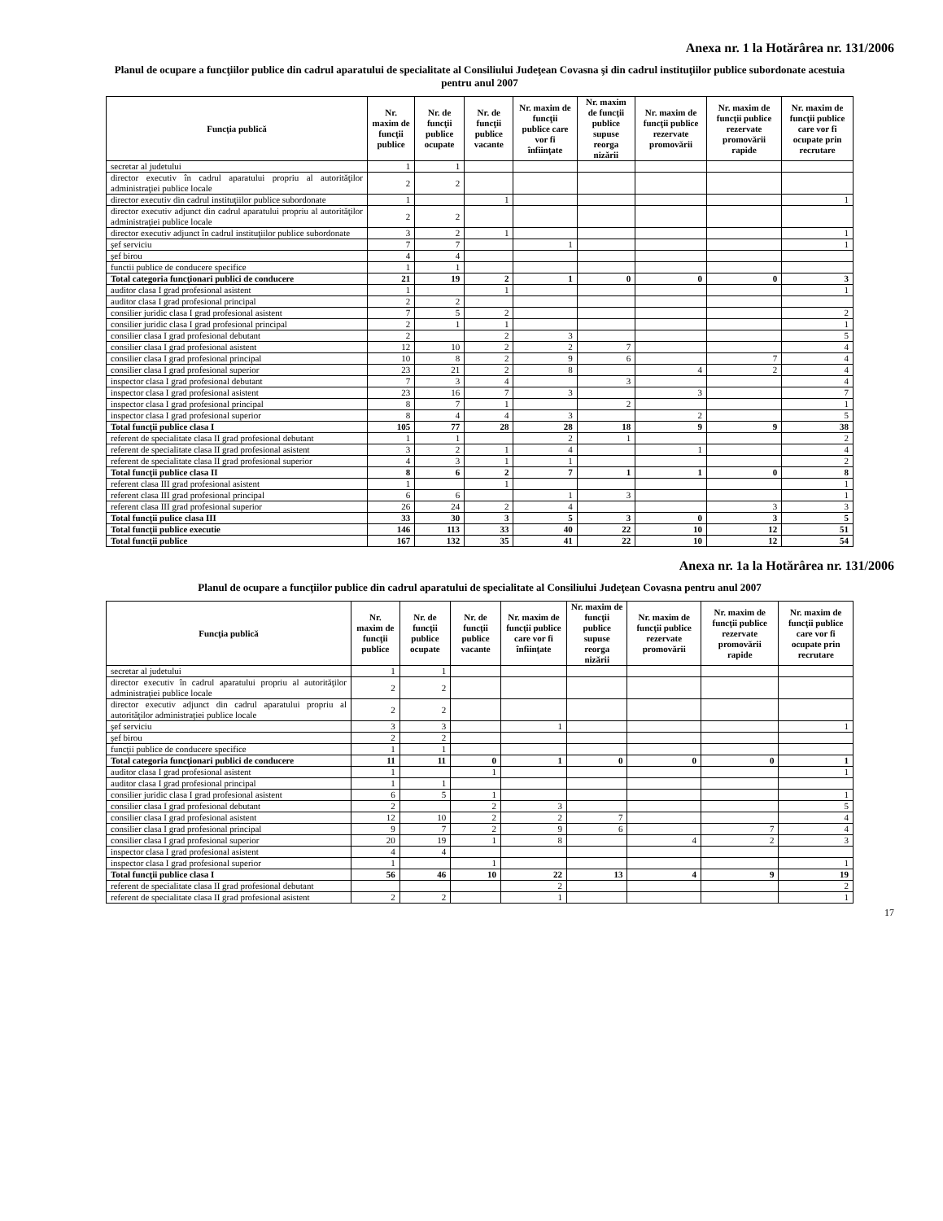Anexa nr. 1 la Hotărârea nr. 131/2006
Planul de ocupare a funcţiilor publice din cadrul aparatului de specialitate al Consiliului Judeţean Covasna şi din cadrul instituţiilor publice subordonate acestuia pentru anul 2007
| Funcţia publică | Nr. maxim de funcţii publice | Nr. de funcţii publice ocupate | Nr. de funcţii publice vacante | Nr. maxim de funcţii publice care vor fi înfiinţate | Nr. maxim de funcţii publice supuse reorga nizării | Nr. maxim de funcţii publice rezervate promovării | Nr. maxim de funcţii publice rezervate promovării rapide | Nr. maxim de funcţii publice care vor fi ocupate prin recrutare |
| --- | --- | --- | --- | --- | --- | --- | --- | --- |
| secretar al judetului | 1 | 1 | | | | | | |
| director executiv în cadrul aparatului propriu al autorităţilor administraţiei publice locale | 2 | 2 | | | | | | |
| director executiv din cadrul instituţiilor publice subordonate | 1 | | 1 | | | | | 1 |
| director executiv adjunct din cadrul aparatului propriu al autorităţilor administraţiei publice locale | 2 | 2 | | | | | | |
| director executiv adjunct în cadrul instituţiilor publice subordonate | 3 | 2 | 1 | | | | | 1 |
| şef serviciu | 7 | 7 | | 1 | | | | 1 |
| şef birou | 4 | 4 | | | | | | |
| functii publice de conducere specifice | 1 | 1 | | | | | | |
| Total categoria funcţionari publici de conducere | 21 | 19 | 2 | 1 | 0 | 0 | 0 | 3 |
| auditor clasa I grad profesional asistent | 1 | | 1 | | | | | 1 |
| auditor clasa I grad profesional principal | 2 | 2 | | | | | | |
| consilier juridic clasa I grad profesional asistent | 7 | 5 | 2 | | | | | 2 |
| consilier juridic clasa I grad profesional principal | 2 | 1 | 1 | | | | | 1 |
| consilier clasa I grad profesional debutant | 2 | | 2 | 3 | | | | 5 |
| consilier clasa I grad profesional asistent | 12 | 10 | 2 | 2 | 7 | | | 4 |
| consilier clasa I grad profesional principal | 10 | 8 | 2 | 9 | 6 | | 7 | 4 |
| consilier clasa I grad profesional superior | 23 | 21 | 2 | 8 | | 4 | 2 | 4 |
| inspector clasa I grad profesional debutant | 7 | 3 | 4 | | 3 | | | 4 |
| inspector clasa I grad profesional asistent | 23 | 16 | 7 | 3 | | 3 | | 7 |
| inspector clasa I grad profesional principal | 8 | 7 | 1 | | 2 | | | 1 |
| inspector clasa I grad profesional superior | 8 | 4 | 4 | 3 | | 2 | | 5 |
| Total funcţii publice clasa I | 105 | 77 | 28 | 28 | 18 | 9 | 9 | 38 |
| referent de specialitate clasa II grad profesional debutant | 1 | 1 | | 2 | 1 | | | 2 |
| referent de specialitate clasa II grad profesional asistent | 3 | 2 | 1 | 4 | | 1 | | 4 |
| referent de specialitate clasa II grad profesional superior | 4 | 3 | 1 | 1 | | | | 2 |
| Total funcţii publice clasa II | 8 | 6 | 2 | 7 | 1 | 1 | 0 | 8 |
| referent clasa III grad profesional asistent | 1 | | 1 | | | | | 1 |
| referent clasa III grad profesional principal | 6 | 6 | | 1 | 3 | | | 1 |
| referent clasa III grad profesional superior | 26 | 24 | 2 | 4 | | | 3 | 3 |
| Total funcţii pulice clasa III | 33 | 30 | 3 | 5 | 3 | 0 | 3 | 5 |
| Total funcţii publice executie | 146 | 113 | 33 | 40 | 22 | 10 | 12 | 51 |
| Total funcţii publice | 167 | 132 | 35 | 41 | 22 | 10 | 12 | 54 |
Anexa nr. 1a la Hotărârea nr. 131/2006
Planul de ocupare a funcţiilor publice din cadrul aparatului de specialitate al Consiliului Judeţean Covasna pentru anul 2007
| Funcţia publică | Nr. maxim de funcţii publice | Nr. de funcţii publice ocupate | Nr. de funcţii publice vacante | Nr. maxim de funcţii publice care vor fi înfiinţate | Nr. maxim de funcţii publice supuse reorga nizării | Nr. maxim de funcţii publice rezervate promovării | Nr. maxim de funcţii publice rezervate promovării rapide | Nr. maxim de funcţii publice care vor fi ocupate prin recrutare |
| --- | --- | --- | --- | --- | --- | --- | --- | --- |
| secretar al judetului | 1 | 1 | | | | | | |
| director executiv în cadrul aparatului propriu al autorităţilor administraţiei publice locale | 2 | 2 | | | | | | |
| director executiv adjunct din cadrul aparatului propriu al autorităţilor administraţiei publice locale | 2 | 2 | | | | | | |
| şef serviciu | 3 | 3 | | 1 | | | | 1 |
| şef birou | 2 | 2 | | | | | | |
| funcţii publice de conducere specifice | 1 | 1 | | | | | | |
| Total categoria funcţionari publici de conducere | 11 | 11 | 0 | 1 | 0 | 0 | 0 | 1 |
| auditor clasa I grad profesional asistent | 1 | | 1 | | | | | 1 |
| auditor clasa I grad profesional principal | 1 | 1 | | | | | | |
| consilier juridic clasa I grad profesional asistent | 6 | 5 | 1 | | | | | 1 |
| consilier clasa I grad profesional debutant | 2 | | 2 | 3 | | | | 5 |
| consilier clasa I grad profesional asistent | 12 | 10 | 2 | 2 | 7 | | | 4 |
| consilier clasa I grad profesional principal | 9 | 7 | 2 | 9 | 6 | | 7 | 4 |
| consilier clasa I grad profesional superior | 20 | 19 | 1 | 8 | | 4 | 2 | 3 |
| inspector clasa I grad profesional asistent | 4 | 4 | | | | | | |
| inspector clasa I grad profesional superior | 1 | | 1 | | | | | 1 |
| Total funcţii publice clasa I | 56 | 46 | 10 | 22 | 13 | 4 | 9 | 19 |
| referent de specialitate clasa II grad profesional debutant | | | | 2 | | | | 2 |
| referent de specialitate clasa II grad profesional asistent | 2 | 2 | | 1 | | | | 1 |
17